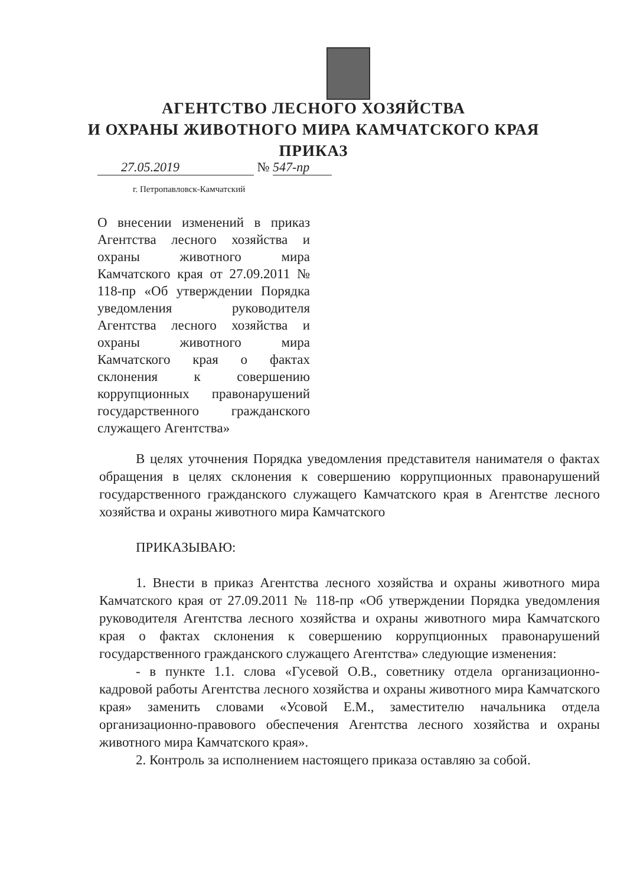АГЕНТСТВО ЛЕСНОГО ХОЗЯЙСТВА
И ОХРАНЫ ЖИВОТНОГО МИРА КАМЧАТСКОГО КРАЯ
ПРИКАЗ
27.05.2019 № 547-пр
г. Петропавловск-Камчатский
О внесении изменений в приказ Агентства лесного хозяйства и охраны животного мира Камчатского края от 27.09.2011 № 118-пр «Об утверждении Порядка уведомления руководителя Агентства лесного хозяйства и охраны животного мира Камчатского края о фактах склонения к совершению коррупционных правонарушений государственного гражданского служащего Агентства»
В целях уточнения Порядка уведомления представителя нанимателя о фактах обращения в целях склонения к совершению коррупционных правонарушений государственного гражданского служащего Камчатского края в Агентстве лесного хозяйства и охраны животного мира Камчатского
ПРИКАЗЫВАЮ:
1. Внести в приказ Агентства лесного хозяйства и охраны животного мира Камчатского края от 27.09.2011 № 118-пр «Об утверждении Порядка уведомления руководителя Агентства лесного хозяйства и охраны животного мира Камчатского края о фактах склонения к совершению коррупционных правонарушений государственного гражданского служащего Агентства» следующие изменения:
- в пункте 1.1. слова «Гусевой О.В., советнику отдела организационно-кадровой работы Агентства лесного хозяйства и охраны животного мира Камчатского края» заменить словами «Усовой Е.М., заместителю начальника отдела организационно-правового обеспечения Агентства лесного хозяйства и охраны животного мира Камчатского края».
2. Контроль за исполнением настоящего приказа оставляю за собой.